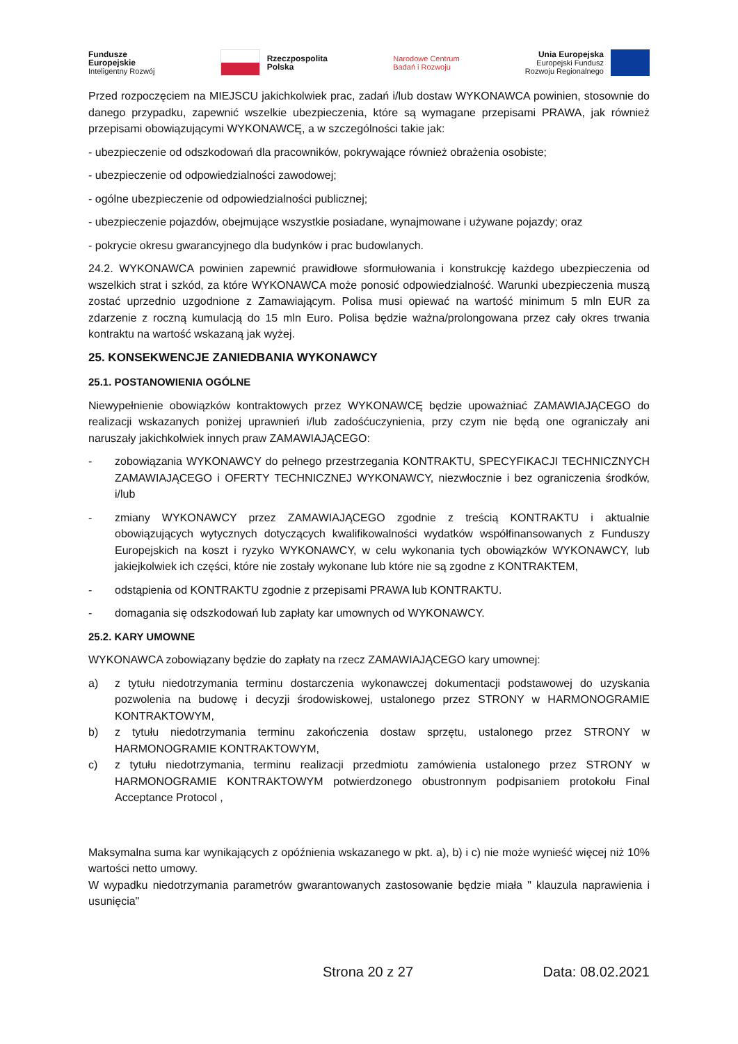Fundusze
Europejskie
Inteligentny Rozwój
Rzeczpospolita
Polska
Narodowe Centrum
Badań i Rozwoju
Unia Europejska
Europejski Fundusz
Rozwoju Regionalnego
Przed rozpoczęciem na MIEJSCU jakichkolwiek prac, zadań i/lub dostaw WYKONAWCA powinien, stosownie do danego przypadku, zapewnić wszelkie ubezpieczenia, które są wymagane przepisami PRAWA, jak również przepisami obowiązującymi WYKONAWCĘ, a w szczególności takie jak:
- ubezpieczenie od odszkodowań dla pracowników, pokrywające również obrażenia osobiste;
- ubezpieczenie od odpowiedzialności zawodowej;
- ogólne ubezpieczenie od odpowiedzialności publicznej;
- ubezpieczenie pojazdów, obejmujące wszystkie posiadane, wynajmowane i używane pojazdy; oraz
- pokrycie okresu gwarancyjnego dla budynków i prac budowlanych.
24.2. WYKONAWCA powinien zapewnić prawidłowe sformułowania i konstrukcję każdego ubezpieczenia od wszelkich strat i szkód, za które WYKONAWCA może ponosić odpowiedzialność. Warunki ubezpieczenia muszą zostać uprzednio uzgodnione z Zamawiającym. Polisa musi opiewać na wartość minimum 5 mln EUR za zdarzenie z roczną kumulacją do 15 mln Euro. Polisa będzie ważna/prolongowana przez cały okres trwania kontraktu na wartość wskazaną jak wyżej.
25. KONSEKWENCJE ZANIEDBANIA WYKONAWCY
25.1. POSTANOWIENIA OGÓLNE
Niewypełnienie obowiązków kontraktowych przez WYKONAWCĘ będzie upoważniać ZAMAWIAJĄCEGO do realizacji wskazanych poniżej uprawnień i/lub zadośćuczynienia, przy czym nie będą one ograniczały ani naruszały jakichkolwiek innych praw ZAMAWIAJĄCEGO:
- zobowiązania WYKONAWCY do pełnego przestrzegania KONTRAKTU, SPECYFIKACJI TECHNICZNYCH ZAMAWIAJĄCEGO i OFERTY TECHNICZNEJ WYKONAWCY, niezwłocznie i bez ograniczenia środków, i/lub
- zmiany WYKONAWCY przez ZAMAWIAJĄCEGO zgodnie z treścią KONTRAKTU i aktualnie obowiązujących wytycznych dotyczących kwalifikowalności wydatków współfinansowanych z Funduszy Europejskich na koszt i ryzyko WYKONAWCY, w celu wykonania tych obowiązków WYKONAWCY, lub jakiejkolwiek ich części, które nie zostały wykonane lub które nie są zgodne z KONTRAKTEM,
- odstąpienia od KONTRAKTU zgodnie z przepisami PRAWA lub KONTRAKTU.
- domagania się odszkodowań lub zapłaty kar umownych od WYKONAWCY.
25.2. KARY UMOWNE
WYKONAWCA zobowiązany będzie do zapłaty na rzecz ZAMAWIAJĄCEGO kary umownej:
a) z tytułu niedotrzymania terminu dostarczenia wykonawczej dokumentacji podstawowej do uzyskania pozwolenia na budowę i decyzji środowiskowej, ustalonego przez STRONY w HARMONOGRAMIE KONTRAKTOWYM,
b) z tytułu niedotrzymania terminu zakończenia dostaw sprzętu, ustalonego przez STRONY w HARMONOGRAMIE KONTRAKTOWYM,
c) z tytułu niedotrzymania, terminu realizacji przedmiotu zamówienia ustalonego przez STRONY w HARMONOGRAMIE KONTRAKTOWYM potwierdzonego obustronnym podpisaniem protokołu Final Acceptance Protocol ,
Maksymalna suma kar wynikających z opóźnienia wskazanego w pkt. a), b) i c) nie może wynieść więcej niż 10% wartości netto umowy.
W wypadku niedotrzymania parametrów gwarantowanych zastosowanie będzie miała " klauzula naprawienia i usunięcia"
Strona 20 z 27 Data: 08.02.2021